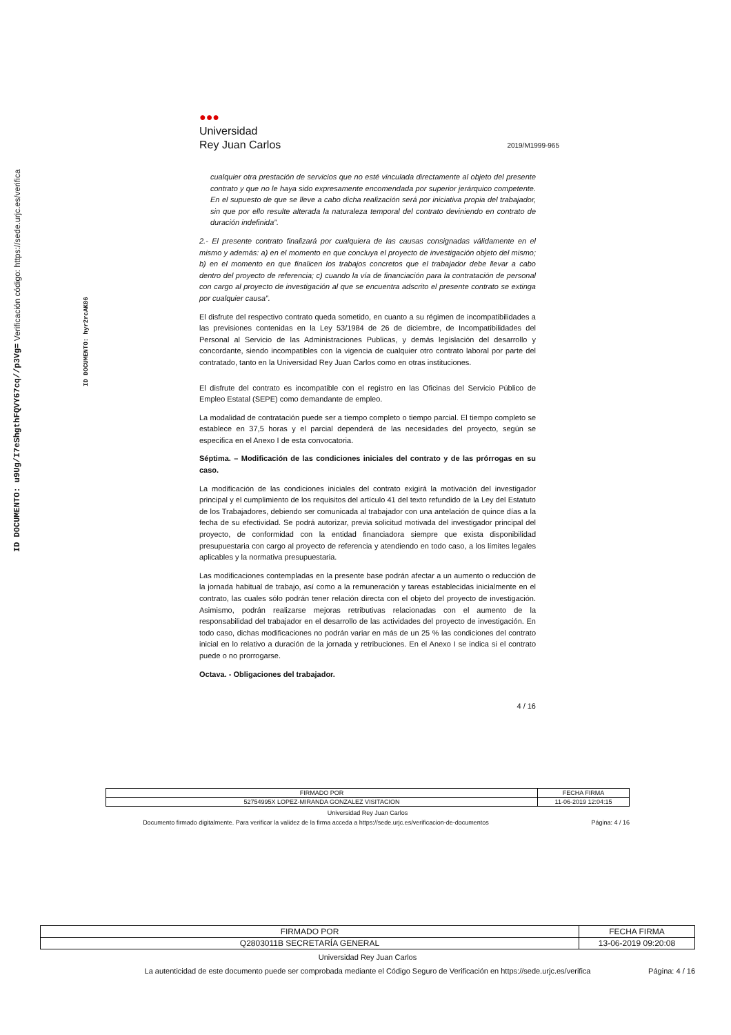ID DOCUMENTO: u9Ug/I7eShgthFQVY67cq//p3Vg= Verificación código: https://sede.urjc.es/verifica
ID DOCUMENTO: hyr2rcAK86
●●●
Universidad
Rey Juan Carlos
2019/M1999-965
cualquier otra prestación de servicios que no esté vinculada directamente al objeto del presente contrato y que no le haya sido expresamente encomendada por superior jerárquico competente. En el supuesto de que se lleve a cabo dicha realización será por iniciativa propia del trabajador, sin que por ello resulte alterada la naturaleza temporal del contrato deviniendo en contrato de duración indefinida”.
2.- El presente contrato finalizará por cualquiera de las causas consignadas válidamente en el mismo y además: a) en el momento en que concluya el proyecto de investigación objeto del mismo; b) en el momento en que finalicen los trabajos concretos que el trabajador debe llevar a cabo dentro del proyecto de referencia; c) cuando la vía de financiación para la contratación de personal con cargo al proyecto de investigación al que se encuentra adscrito el presente contrato se extinga por cualquier causa”.
El disfrute del respectivo contrato queda sometido, en cuanto a su régimen de incompatibilidades a las previsiones contenidas en la Ley 53/1984 de 26 de diciembre, de Incompatibilidades del Personal al Servicio de las Administraciones Publicas, y demás legislación del desarrollo y concordante, siendo incompatibles con la vigencia de cualquier otro contrato laboral por parte del contratado, tanto en la Universidad Rey Juan Carlos como en otras instituciones.
El disfrute del contrato es incompatible con el registro en las Oficinas del Servicio Público de Empleo Estatal (SEPE) como demandante de empleo.
La modalidad de contratación puede ser a tiempo completo o tiempo parcial. El tiempo completo se establece en 37,5 horas y el parcial dependerá de las necesidades del proyecto, según se especifica en el Anexo I de esta convocatoria.
Séptima. – Modificación de las condiciones iniciales del contrato y de las prórrogas en su caso.
La modificación de las condiciones iniciales del contrato exigirá la motivación del investigador principal y el cumplimiento de los requisitos del artículo 41 del texto refundido de la Ley del Estatuto de los Trabajadores, debiendo ser comunicada al trabajador con una antelación de quince días a la fecha de su efectividad. Se podrá autorizar, previa solicitud motivada del investigador principal del proyecto, de conformidad con la entidad financiadora siempre que exista disponibilidad presupuestaria con cargo al proyecto de referencia y atendiendo en todo caso, a los límites legales aplicables y la normativa presupuestaria.
Las modificaciones contempladas en la presente base podrán afectar a un aumento o reducción de la jornada habitual de trabajo, así como a la remuneración y tareas establecidas inicialmente en el contrato, las cuales sólo podrán tener relación directa con el objeto del proyecto de investigación. Asimismo, podrán realizarse mejoras retributivas relacionadas con el aumento de la responsabilidad del trabajador en el desarrollo de las actividades del proyecto de investigación. En todo caso, dichas modificaciones no podrán variar en más de un 25 % las condiciones del contrato inicial en lo relativo a duración de la jornada y retribuciones. En el Anexo I se indica si el contrato puede o no prorrogarse.
Octava. - Obligaciones del trabajador.
4 / 16
| FIRMADO POR | FECHA FIRMA |
| 52754995X LOPEZ-MIRANDA GONZALEZ VISITACION | 11-06-2019 12:04:15 |
Universidad Rey Juan Carlos
Documento firmado digitalmente. Para verificar la validez de la firma acceda a https://sede.urjc.es/verificacion-de-documentos
Página: 4 / 16
| FIRMADO POR | FECHA FIRMA |
| Q2803011B SECRETARÍA GENERAL | 13-06-2019 09:20:08 |
Universidad Rey Juan Carlos
La autenticidad de este documento puede ser comprobada mediante el Código Seguro de Verificación en https://sede.urjc.es/verifica
Página: 4 / 16